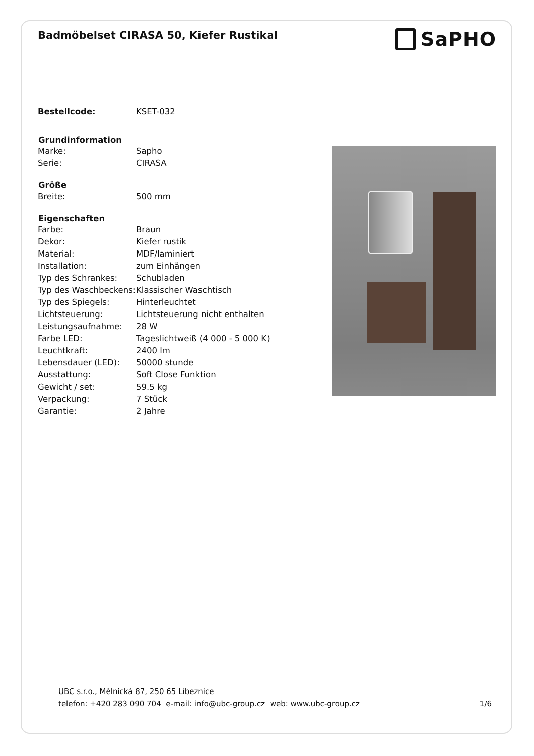Badmöbelset CIRASA 50, Kiefer Rustikal
SaPHO
| Bestellcode: | KSET-032 |
| Grundinformation | |
| Marke: | Sapho |
| Serie: | CIRASA |
| Größe | |
| Breite: | 500 mm |
| Eigenschaften | |
| Farbe: | Braun |
| Dekor: | Kiefer rustik |
| Material: | MDF/laminiert |
| Installation: | zum Einhängen |
| Typ des Schrankes: | Schubladen |
| Typ des Waschbeckens: | Klassischer Waschtisch |
| Typ des Spiegels: | Hinterleuchtet |
| Lichtsteuerung: | Lichtsteuerung nicht enthalten |
| Leistungsaufnahme: | 28 W |
| Farbe LED: | Tageslichtweiß (4 000 - 5 000 K) |
| Leuchtkraft: | 2400 lm |
| Lebensdauer (LED): | 50000 stunde |
| Ausstattung: | Soft Close Funktion |
| Gewicht / set: | 59.5 kg |
| Verpackung: | 7 Stück |
| Garantie: | 2 Jahre |
UBC s.r.o., Mělnická 87, 250 65 Líbeznice
telefon: +420 283 090 704 e-mail: info@ubc-group.cz web: www.ubc-group.cz 1/6